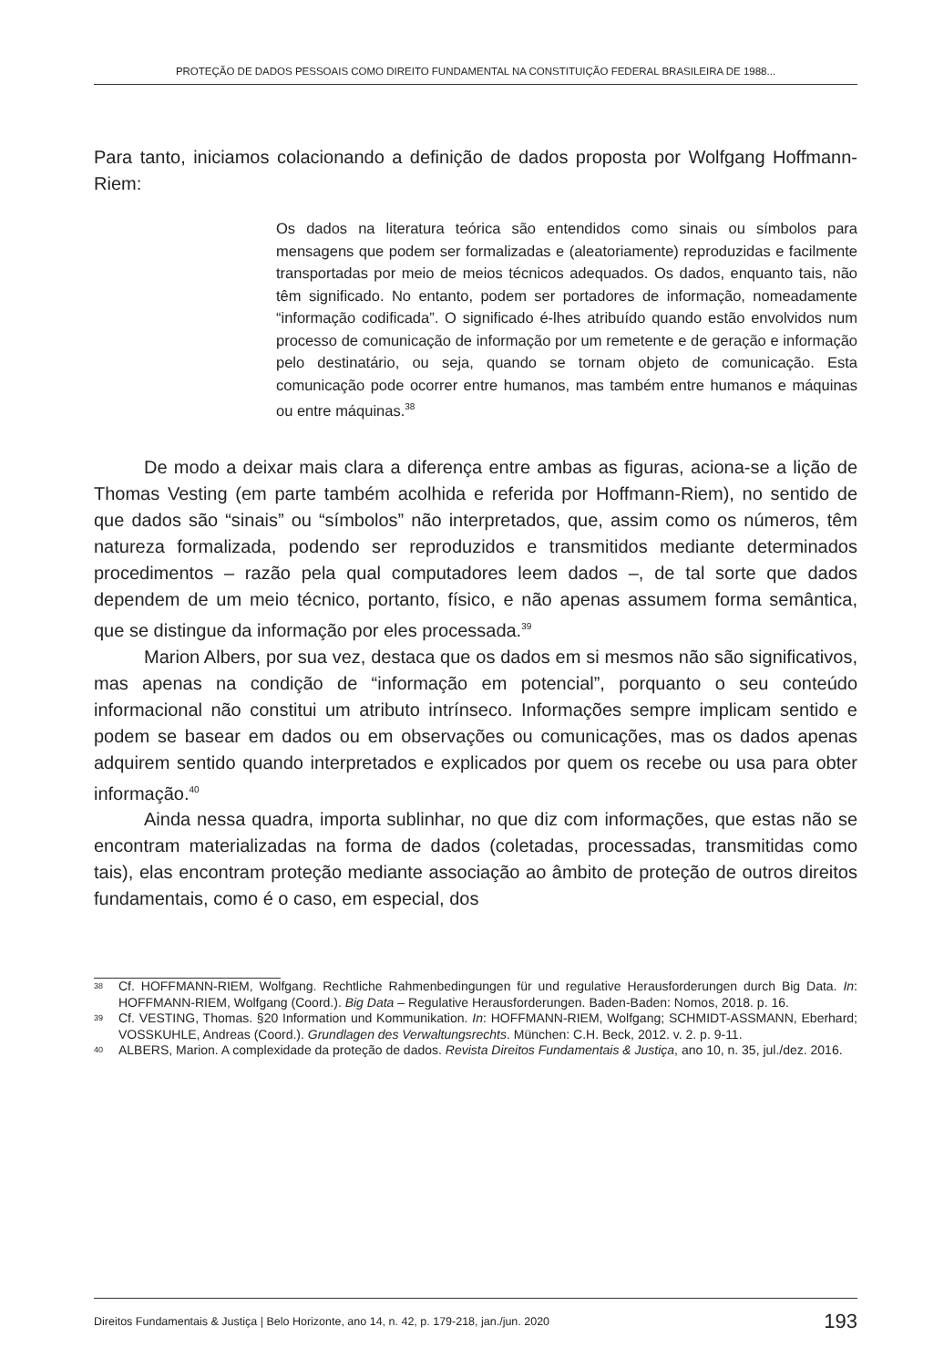PROTEÇÃO DE DADOS PESSOAIS COMO DIREITO FUNDAMENTAL NA CONSTITUIÇÃO FEDERAL BRASILEIRA DE 1988...
Para tanto, iniciamos colacionando a definição de dados proposta por Wolfgang Hoffmann-Riem:
Os dados na literatura teórica são entendidos como sinais ou símbolos para mensagens que podem ser formalizadas e (aleatoriamente) reproduzidas e facilmente transportadas por meio de meios técnicos adequados. Os dados, enquanto tais, não têm significado. No entanto, podem ser portadores de informação, nomeadamente “informação codificada”. O significado é-lhes atribuído quando estão envolvidos num processo de comunicação de informação por um remetente e de geração e informação pelo destinatário, ou seja, quando se tornam objeto de comunicação. Esta comunicação pode ocorrer entre humanos, mas também entre humanos e máquinas ou entre máquinas.<sup>38</sup>
De modo a deixar mais clara a diferença entre ambas as figuras, aciona-se a lição de Thomas Vesting (em parte também acolhida e referida por Hoffmann-Riem), no sentido de que dados são “sinais” ou “símbolos” não interpretados, que, assim como os números, têm natureza formalizada, podendo ser reproduzidos e transmitidos mediante determinados procedimentos – razão pela qual computadores leem dados –, de tal sorte que dados dependem de um meio técnico, portanto, físico, e não apenas assumem forma semântica, que se distingue da informação por eles processada.<sup>39</sup>
Marion Albers, por sua vez, destaca que os dados em si mesmos não são significativos, mas apenas na condição de “informação em potencial”, porquanto o seu conteúdo informacional não constitui um atributo intrínseco. Informações sempre implicam sentido e podem se basear em dados ou em observações ou comunicações, mas os dados apenas adquirem sentido quando interpretados e explicados por quem os recebe ou usa para obter informação.<sup>40</sup>
Ainda nessa quadra, importa sublinhar, no que diz com informações, que estas não se encontram materializadas na forma de dados (coletadas, processadas, transmitidas como tais), elas encontram proteção mediante associação ao âmbito de proteção de outros direitos fundamentais, como é o caso, em especial, dos
38
Cf. HOFFMANN-RIEM, Wolfgang. Rechtliche Rahmenbedingungen für und regulative Herausforderungen durch Big Data. In: HOFFMANN-RIEM, Wolfgang (Coord.). Big Data – Regulative Herausforderungen. Baden-Baden: Nomos, 2018. p. 16.
39
Cf. VESTING, Thomas. §20 Information und Kommunikation. In: HOFFMANN-RIEM, Wolfgang; SCHMIDT-ASSMANN, Eberhard; VOSSKUHLE, Andreas (Coord.). Grundlagen des Verwaltungsrechts. München: C.H. Beck, 2012. v. 2. p. 9-11.
40
ALBERS, Marion. A complexidade da proteção de dados. Revista Direitos Fundamentais & Justiça, ano 10, n. 35, jul./dez. 2016.
Direitos Fundamentais & Justiça | Belo Horizonte, ano 14, n. 42, p. 179-218, jan./jun. 2020 193